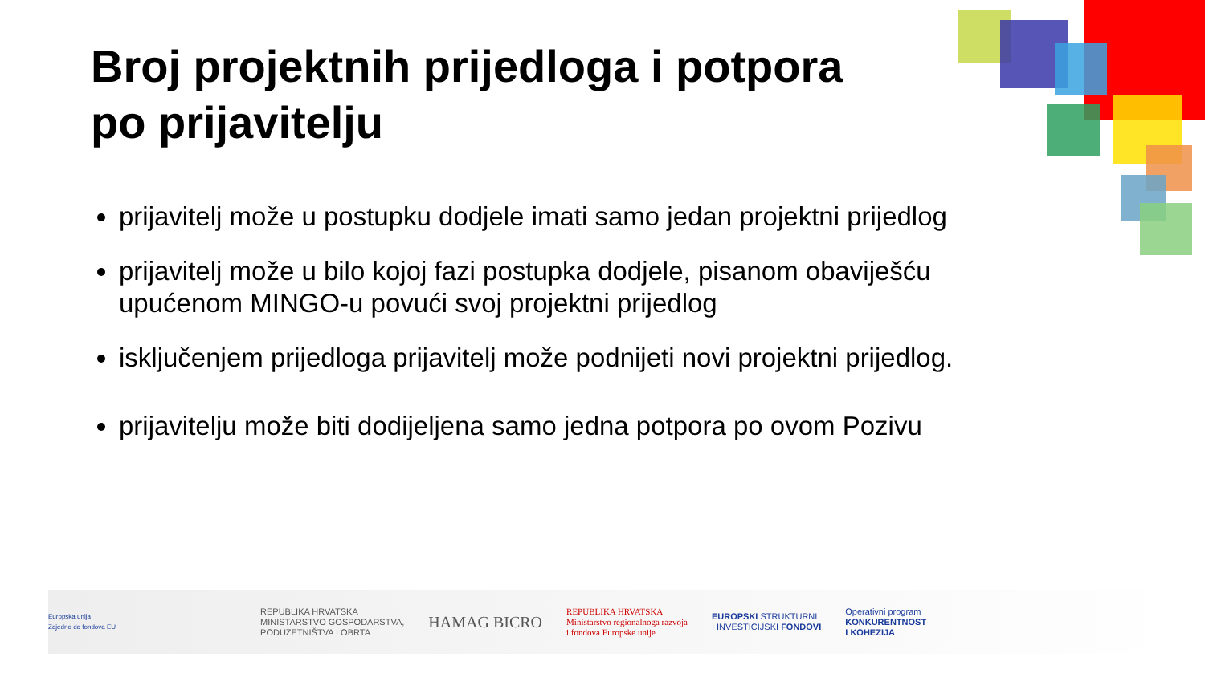Broj projektnih prijedloga i potpora
po prijavitelju
prijavitelj može u postupku dodjele imati samo jedan projektni prijedlog
prijavitelj može u bilo kojoj fazi postupka dodjele, pisanom obaviješću upućenom MINGO-u povući svoj projektni prijedlog
isključenjem prijedloga prijavitelj može podnijeti novi projektni prijedlog.
prijavitelju može biti dodijeljena samo jedna potpora po ovom Pozivu
Europska unija
Zajedno do fondova EU
REPUBLIKA HRVATSKA
MINISTARSTVO GOSPODARSTVA,
PODUZETNIŠTVA I OBRTA
HAMAG BICRO
REPUBLIKA HRVATSKA
Ministarstvo regionalnoga razvoja
i fondova Europske unije
EUROPSKI STRUKTURNI
I INVESTICIJSKI FONDOVI
Operativni program
KONKURENTNOST
I KOHEZIJA